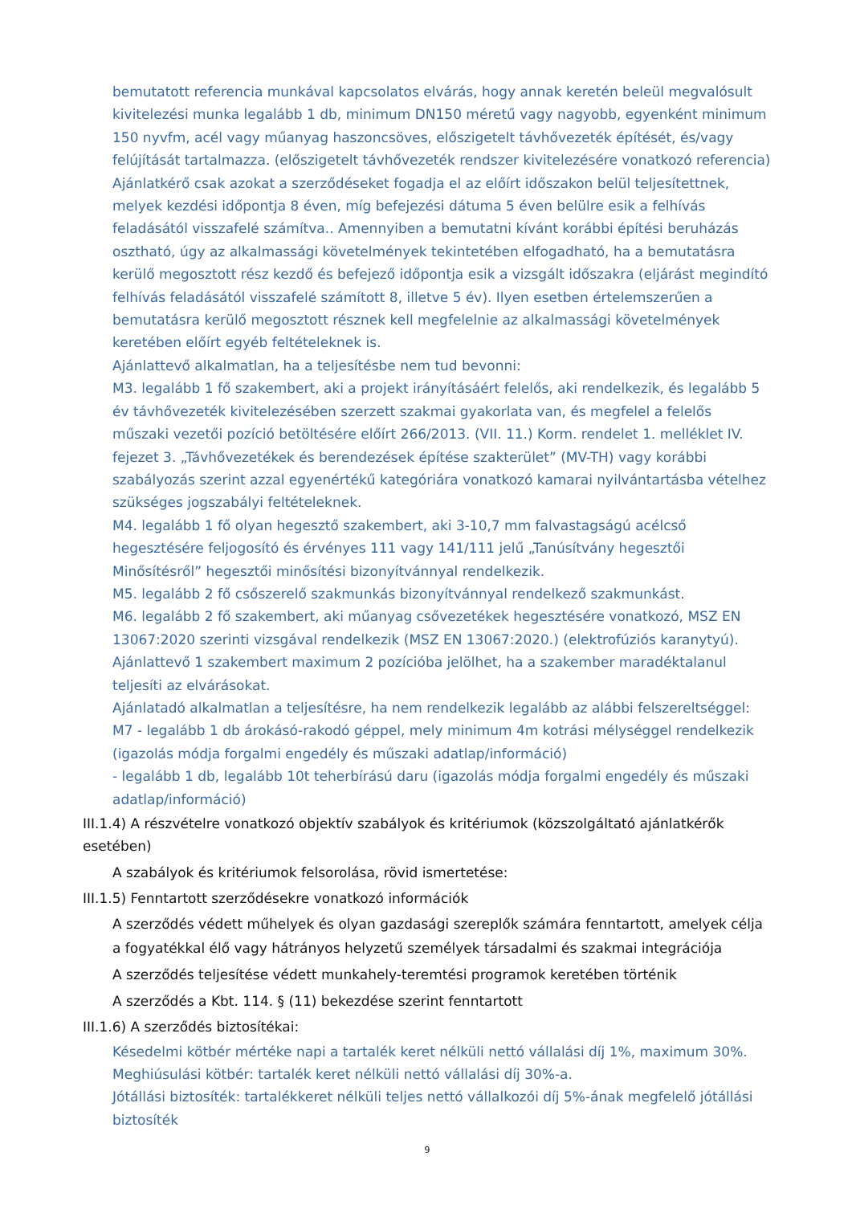bemutatott referencia munkával kapcsolatos elvárás, hogy annak keretén beleül megvalósult kivitelezési munka legalább 1 db, minimum DN150 méretű vagy nagyobb, egyenként minimum 150 nyvfm, acél vagy műanyag haszoncsöves, előszigetelt távhővezeték építését, és/vagy felújítását tartalmazza. (előszigetelt távhővezeték rendszer kivitelezésére vonatkozó referencia)
Ajánlatkérő csak azokat a szerződéseket fogadja el az előírt időszakon belül teljesítettnek, melyek kezdési időpontja 8 éven, míg befejezési dátuma 5 éven belülre esik a felhívás feladásától visszafelé számítva.. Amennyiben a bemutatni kívánt korábbi építési beruházás osztható, úgy az alkalmassági követelmények tekintetében elfogadható, ha a bemutatásra kerülő megosztott rész kezdő és befejező időpontja esik a vizsgált időszakra (eljárást megindító felhívás feladásától visszafelé számított 8, illetve 5 év). Ilyen esetben értelemszerűen a bemutatásra kerülő megosztott résznek kell megfelelnie az alkalmassági követelmények keretében előírt egyéb feltételeknek is.
Ajánlattevő alkalmatlan, ha a teljesítésbe nem tud bevonni:
M3. legalább 1 fő szakembert, aki a projekt irányításáért felelős, aki rendelkezik, és legalább 5 év távhővezeték kivitelezésében szerzett szakmai gyakorlata van, és megfelel a felelős műszaki vezetői pozíció betöltésére előírt 266/2013. (VII. 11.) Korm. rendelet 1. melléklet IV. fejezet 3. „Távhővezetékek és berendezések építése szakterület” (MV-TH) vagy korábbi szabályozás szerint azzal egyenértékű kategóriára vonatkozó kamarai nyilvántartásba vételhez szükséges jogszabályi feltételeknek.
M4. legalább 1 fő olyan hegesztő szakembert, aki 3-10,7 mm falvastagságú acélcső hegesztésére feljogosító és érvényes 111 vagy 141/111 jelű „Tanúsítvány hegesztői Minősítésről” hegesztői minősítési bizonyítvánnyal rendelkezik.
M5. legalább 2 fő csőszerelő szakmunkás bizonyítvánnyal rendelkező szakmunkást.
M6. legalább 2 fő szakembert, aki műanyag csővezetékek hegesztésére vonatkozó, MSZ EN 13067:2020 szerinti vizsgával rendelkezik (MSZ EN 13067:2020.) (elektrofúziós karanytyú).
Ajánlattevő 1 szakembert maximum 2 pozícióba jelölhet, ha a szakember maradéktalanul teljesíti az elvárásokat.
Ajánlatadó alkalmatlan a teljesítésre, ha nem rendelkezik legalább az alábbi felszereltséggel:
M7 - legalább 1 db árokásó-rakodó géppel, mely minimum 4m kotrási mélységgel rendelkezik (igazolás módja forgalmi engedély és műszaki adatlap/információ)
- legalább 1 db, legalább 10t teherbírású daru (igazolás módja forgalmi engedély és műszaki adatlap/információ)
III.1.4) A részvételre vonatkozó objektív szabályok és kritériumok (közszolgáltató ajánlatkérők esetében)
A szabályok és kritériumok felsorolása, rövid ismertetése:
III.1.5) Fenntartott szerződésekre vonatkozó információk
A szerződés védett műhelyek és olyan gazdasági szereplők számára fenntartott, amelyek célja a fogyatékkal élő vagy hátrányos helyzetű személyek társadalmi és szakmai integrációja
A szerződés teljesítése védett munkahely-teremtési programok keretében történik
A szerződés a Kbt. 114. § (11) bekezdése szerint fenntartott
III.1.6) A szerződés biztosítékai:
Késedelmi kötbér mértéke napi a tartalék keret nélküli nettó vállalási díj 1%, maximum 30%.
Meghiúsulási kötbér: tartalék keret nélküli nettó vállalási díj 30%-a.
Jótállási biztosíték: tartalékkeret nélküli teljes nettó vállalkozói díj 5%-ának megfelelő jótállási biztosíték
9